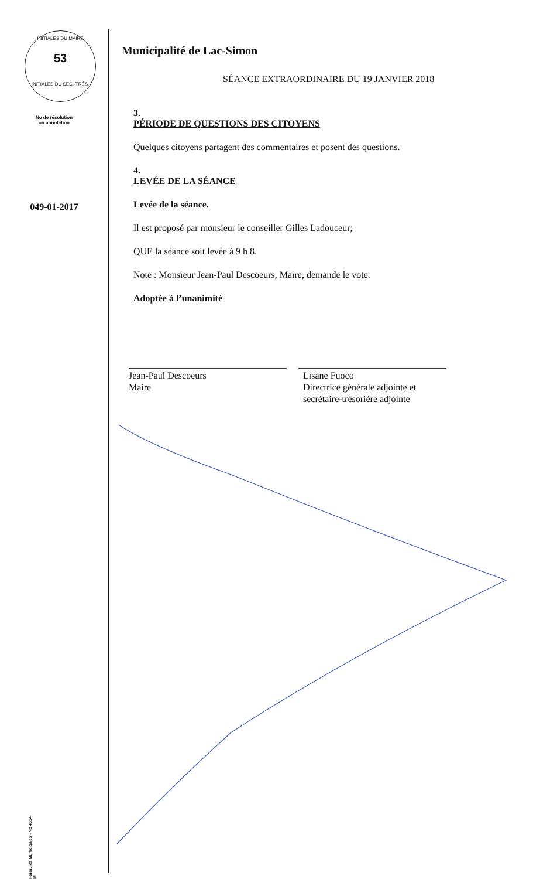INITIALES DU MAIRE
53
INITIALES DU SEC.-TRÉS.
No de résolution
ou annotation
049-01-2017
Formules Municipales - No 4614-M
Municipalité de Lac-Simon
SÉANCE EXTRAORDINAIRE DU 19 JANVIER 2018
3.
PÉRIODE DE QUESTIONS DES CITOYENS
Quelques citoyens partagent des commentaires et posent des questions.
4.
LEVÉE DE LA SÉANCE
Levée de la séance.
Il est proposé par monsieur le conseiller Gilles Ladouceur;
QUE la séance soit levée à 9 h 8.
Note : Monsieur Jean-Paul Descoeurs, Maire, demande le vote.
Adoptée à l’unanimité
Jean-Paul Descoeurs
Maire
Lisane Fuoco
Directrice générale adjointe et
secrétaire-trésorière adjointe